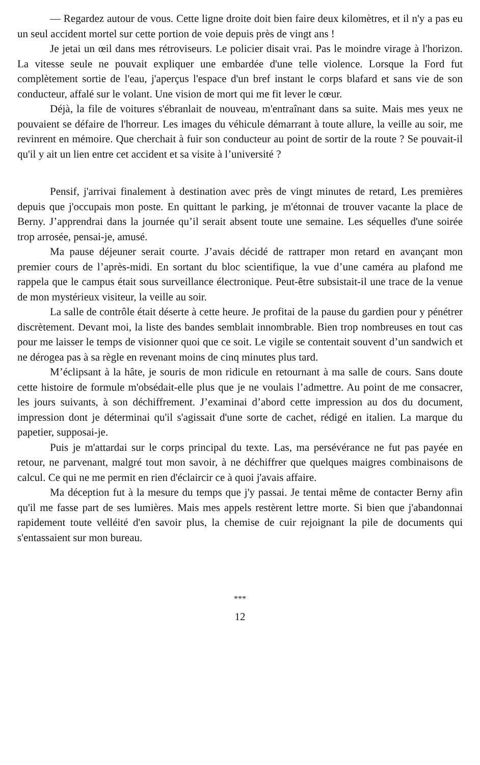— Regardez autour de vous. Cette ligne droite doit bien faire deux kilomètres, et il n'y a pas eu un seul accident mortel sur cette portion de voie depuis près de vingt ans !
Je jetai un œil dans mes rétroviseurs. Le policier disait vrai. Pas le moindre virage à l'horizon. La vitesse seule ne pouvait expliquer une embardée d'une telle violence. Lorsque la Ford fut complètement sortie de l'eau, j'aperçus l'espace d'un bref instant le corps blafard et sans vie de son conducteur, affalé sur le volant. Une vision de mort qui me fit lever le cœur.
Déjà, la file de voitures s'ébranlait de nouveau, m'entraînant dans sa suite. Mais mes yeux ne pouvaient se défaire de l'horreur. Les images du véhicule démarrant à toute allure, la veille au soir, me revinrent en mémoire. Que cherchait à fuir son conducteur au point de sortir de la route ? Se pouvait-il qu'il y ait un lien entre cet accident et sa visite à l’université ?
Pensif, j'arrivai finalement à destination avec près de vingt minutes de retard, Les premières depuis que j'occupais mon poste. En quittant le parking, je m'étonnai de trouver vacante la place de Berny. J’apprendrai dans la journée qu’il serait absent toute une semaine. Les séquelles d'une soirée trop arrosée, pensai-je, amusé.
Ma pause déjeuner serait courte. J’avais décidé de rattraper mon retard en avançant mon premier cours de l’après-midi. En sortant du bloc scientifique, la vue d’une caméra au plafond me rappela que le campus était sous surveillance électronique. Peut-être subsistait-il une trace de la venue de mon mystérieux visiteur, la veille au soir.
La salle de contrôle était déserte à cette heure. Je profitai de la pause du gardien pour y pénétrer discrètement. Devant moi, la liste des bandes semblait innombrable. Bien trop nombreuses en tout cas pour me laisser le temps de visionner quoi que ce soit. Le vigile se contentait souvent d’un sandwich et ne dérogea pas à sa règle en revenant moins de cinq minutes plus tard.
M’éclipsant à la hâte, je souris de mon ridicule en retournant à ma salle de cours. Sans doute cette histoire de formule m'obsédait-elle plus que je ne voulais l’admettre. Au point de me consacrer, les jours suivants, à son déchiffrement. J’examinai d’abord cette impression au dos du document, impression dont je déterminai qu'il s'agissait d'une sorte de cachet, rédigé en italien. La marque du papetier, supposai-je.
Puis je m'attardai sur le corps principal du texte. Las, ma persévérance ne fut pas payée en retour, ne parvenant, malgré tout mon savoir, à ne déchiffrer que quelques maigres combinaisons de calcul. Ce qui ne me permit en rien d'éclaircir ce à quoi j'avais affaire.
Ma déception fut à la mesure du temps que j'y passai. Je tentai même de contacter Berny afin qu'il me fasse part de ses lumières. Mais mes appels restèrent lettre morte. Si bien que j'abandonnai rapidement toute velléité d'en savoir plus, la chemise de cuir rejoignant la pile de documents qui s'entassaient sur mon bureau.
***
12